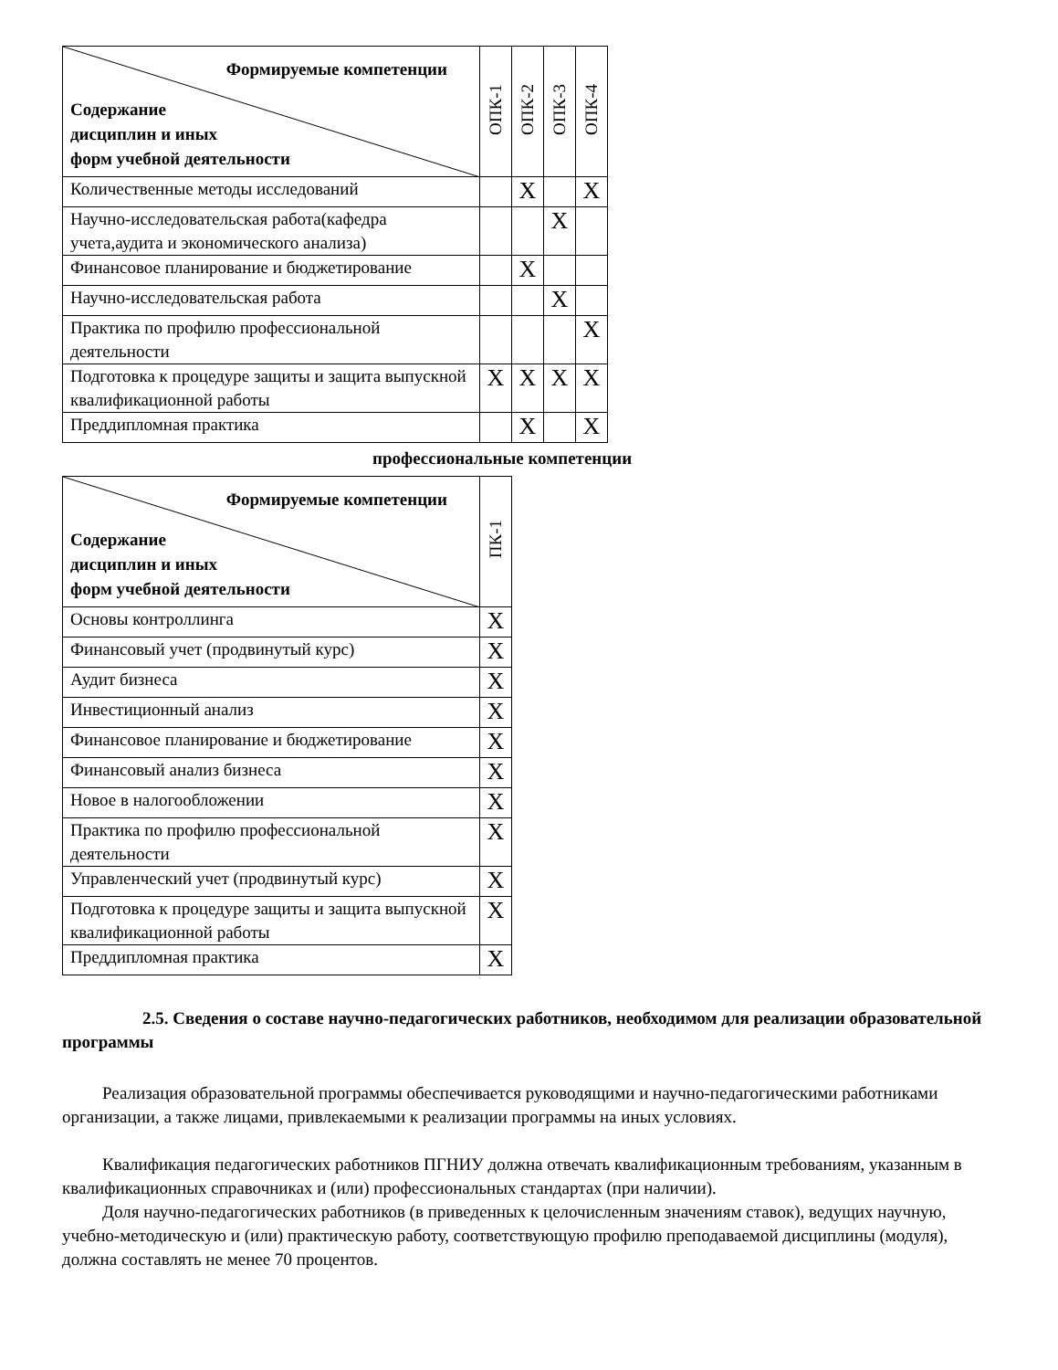| Формируемые компетенции Содержание дисциплин и иных форм учебной деятельности | ОПК-1 | ОПК-2 | ОПК-3 | ОПК-4 |
| --- | --- | --- | --- | --- |
| Количественные методы исследований | | X | | X |
| Научно-исследовательская работа(кафедра учета,аудита и экономического анализа) | | | X | |
| Финансовое планирование и бюджетирование | | X | | |
| Научно-исследовательская работа | | | X | |
| Практика по профилю профессиональной деятельности | | | | X |
| Подготовка к процедуре защиты и защита выпускной квалификационной работы | X | X | X | X |
| Преддипломная практика | | X | | X |
профессиональные компетенции
| Формируемые компетенции Содержание дисциплин и иных форм учебной деятельности | ПК-1 |
| --- | --- |
| Основы контроллинга | X |
| Финансовый учет (продвинутый курс) | X |
| Аудит бизнеса | X |
| Инвестиционный анализ | X |
| Финансовое планирование и бюджетирование | X |
| Финансовый анализ бизнеса | X |
| Новое в налогообложении | X |
| Практика по профилю профессиональной деятельности | X |
| Управленческий учет (продвинутый курс) | X |
| Подготовка к процедуре защиты и защита выпускной квалификационной работы | X |
| Преддипломная практика | X |
2.5. Сведения о составе научно-педагогических работников, необходимом для реализации образовательной программы
Реализация образовательной программы обеспечивается руководящими и научно-педагогическими работниками организации, а также лицами, привлекаемыми к реализации программы на иных условиях.
Квалификация педагогических работников ПГНИУ должна отвечать квалификационным требованиям, указанным в квалификационных справочниках и (или) профессиональных стандартах (при наличии).
Доля научно-педагогических работников (в приведенных к целочисленным значениям ставок), ведущих научную, учебно-методическую и (или) практическую работу, соответствующую профилю преподаваемой дисциплины (модуля), должна составлять не менее 70 процентов.